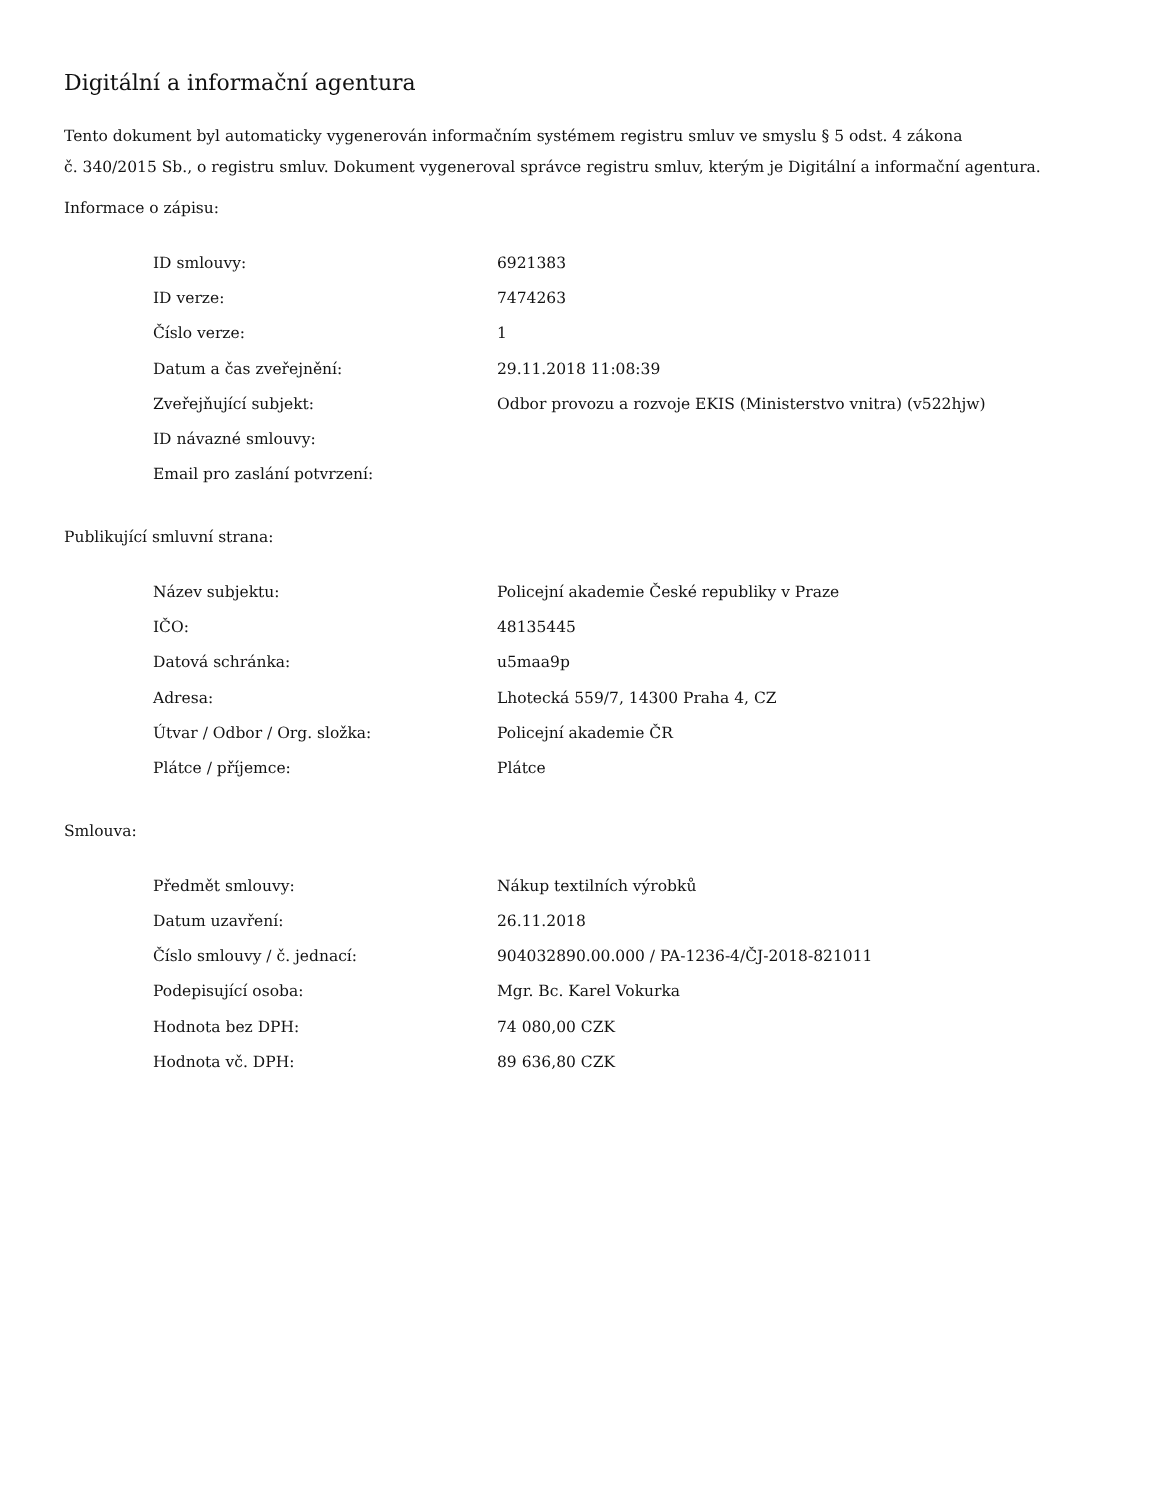Digitální a informační agentura
Tento dokument byl automaticky vygenerován informačním systémem registru smluv ve smyslu § 5 odst. 4 zákona
č. 340/2015 Sb., o registru smluv. Dokument vygeneroval správce registru smluv, kterým je Digitální a informační agentura.
Informace o zápisu:
| ID smlouvy: | 6921383 |
| ID verze: | 7474263 |
| Číslo verze: | 1 |
| Datum a čas zveřejnění: | 29.11.2018 11:08:39 |
| Zveřejňující subjekt: | Odbor provozu a rozvoje EKIS (Ministerstvo vnitra) (v522hjw) |
| ID návazné smlouvy: | |
| Email pro zaslání potvrzení: | |
Publikující smluvní strana:
| Název subjektu: | Policejní akademie České republiky v Praze |
| IČO: | 48135445 |
| Datová schránka: | u5maa9p |
| Adresa: | Lhotecká 559/7, 14300 Praha 4, CZ |
| Útvar / Odbor / Org. složka: | Policejní akademie ČR |
| Plátce / příjemce: | Plátce |
Smlouva:
| Předmět smlouvy: | Nákup textilních výrobků |
| Datum uzavření: | 26.11.2018 |
| Číslo smlouvy / č. jednací: | 904032890.00.000 / PA-1236-4/ČJ-2018-821011 |
| Podepisující osoba: | Mgr. Bc. Karel Vokurka |
| Hodnota bez DPH: | 74 080,00 CZK |
| Hodnota vč. DPH: | 89 636,80 CZK |